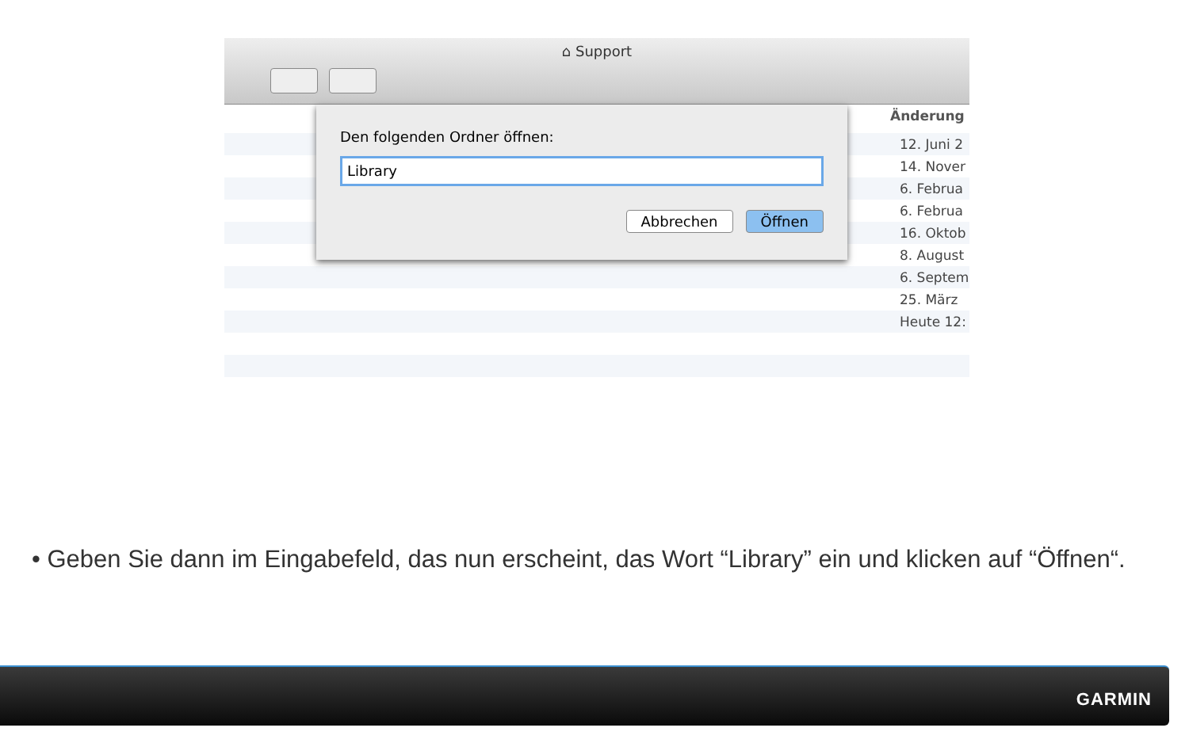⌂ Support
Änderung
12. Juni 2
14. Nover
6. Februa
6. Februa
16. Oktob
8. August
6. Septem
25. März
Heute 12:
Den folgenden Ordner öffnen:
Library
Abbrechen Öffnen
• Geben Sie dann im Eingabefeld, das nun erscheint, das Wort “Library” ein und klicken auf “Öffnen“.
GARMIN